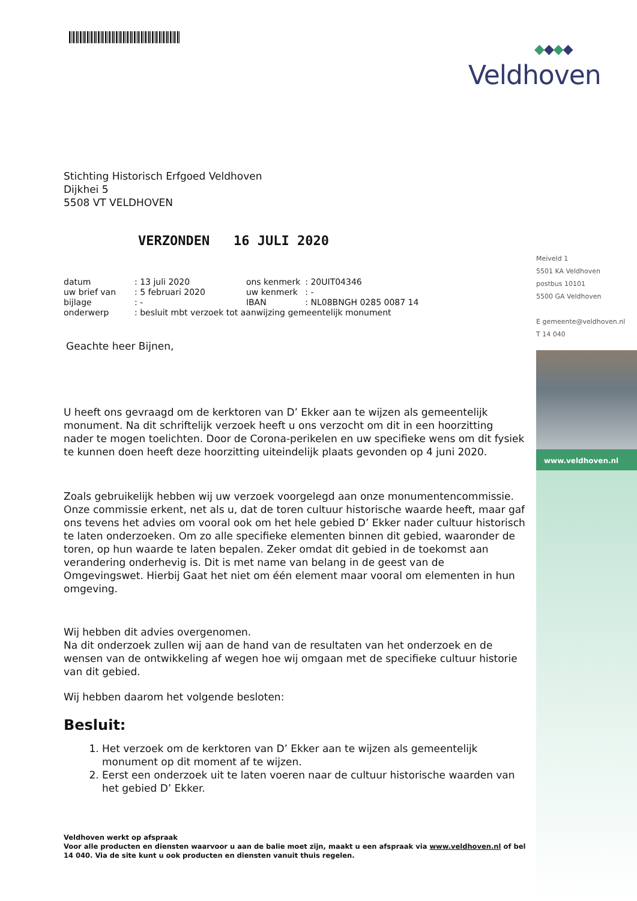◆◆◆◆
Veldhoven
Meiveld 1
5501 KA Veldhoven
postbus 10101
5500 GA Veldhoven
E gemeente@veldhoven.nl
T 14 040
www.veldhoven.nl
Stichting Historisch Erfgoed Veldhoven
Dijkhei 5
5508 VT VELDHOVEN
VERZONDEN 16 JULI 2020
| datum | : 13 juli 2020 | ons kenmerk | : 20UIT04346 |
| uw brief van | : 5 februari 2020 | uw kenmerk | : - |
| bijlage | : - | IBAN | : NL08BNGH 0285 0087 14 |
| onderwerp | : besluit mbt verzoek tot aanwijzing gemeentelijk monument | | |
Geachte heer Bijnen,
U heeft ons gevraagd om de kerktoren van D’ Ekker aan te wijzen als gemeentelijk monument. Na dit schriftelijk verzoek heeft u ons verzocht om dit in een hoorzitting nader te mogen toelichten. Door de Corona-perikelen en uw specifieke wens om dit fysiek te kunnen doen heeft deze hoorzitting uiteindelijk plaats gevonden op 4 juni 2020.
Zoals gebruikelijk hebben wij uw verzoek voorgelegd aan onze monumentencommissie. Onze commissie erkent, net als u, dat de toren cultuur historische waarde heeft, maar gaf ons tevens het advies om vooral ook om het hele gebied D’ Ekker nader cultuur historisch te laten onderzoeken. Om zo alle specifieke elementen binnen dit gebied, waaronder de toren, op hun waarde te laten bepalen. Zeker omdat dit gebied in de toekomst aan verandering onderhevig is. Dit is met name van belang in de geest van de Omgevingswet. Hierbij Gaat het niet om één element maar vooral om elementen in hun omgeving.
Wij hebben dit advies overgenomen.
Na dit onderzoek zullen wij aan de hand van de resultaten van het onderzoek en de wensen van de ontwikkeling af wegen hoe wij omgaan met de specifieke cultuur historie van dit gebied.
Wij hebben daarom het volgende besloten:
Besluit:
1. Het verzoek om de kerktoren van D’ Ekker aan te wijzen als gemeentelijk monument op dit moment af te wijzen.
2. Eerst een onderzoek uit te laten voeren naar de cultuur historische waarden van het gebied D’ Ekker.
Veldhoven werkt op afspraak
Voor alle producten en diensten waarvoor u aan de balie moet zijn, maakt u een afspraak via www.veldhoven.nl of bel 14 040. Via de site kunt u ook producten en diensten vanuit thuis regelen.